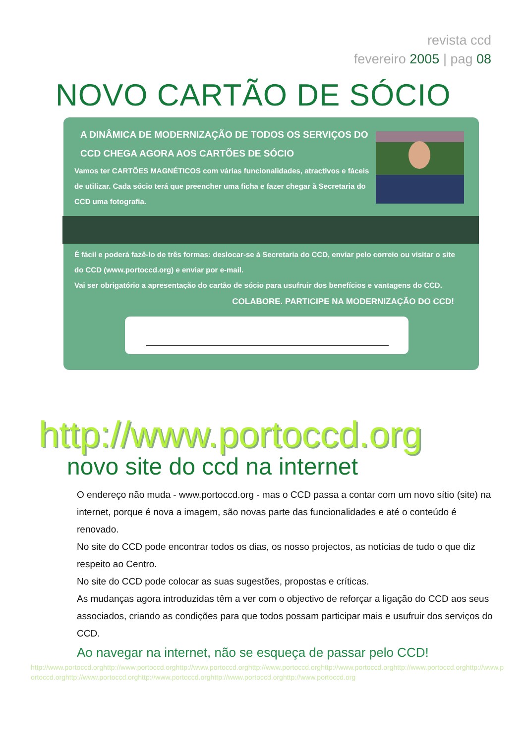revista ccd
fevereiro 2005 | pag 08
NOVO CARTÃO DE SÓCIO
A DINÂMICA DE MODERNIZAÇÃO DE TODOS OS SERVIÇOS DO
CCD CHEGA AGORA AOS CARTÕES DE SÓCIO
Vamos ter CARTÕES MAGNÉTICOS com várias funcionalidades, atractivos e fáceis de utilizar. Cada sócio terá que preencher uma ficha e fazer chegar à Secretaria do CCD uma fotografia.
É fácil e poderá fazê-lo de três formas: deslocar-se à Secretaria do CCD, enviar pelo correio ou visitar o site do CCD (www.portoccd.org) e enviar por e-mail.
Vai ser obrigatório a apresentação do cartão de sócio para usufruir dos benefícios e vantagens do CCD.
COLABORE. PARTICIPE NA MODERNIZAÇÃO DO CCD!
http://www.portoccd.org
novo site do ccd na internet
O endereço não muda - www.portoccd.org - mas o CCD passa a contar com um novo sítio (site) na internet, porque é nova a imagem, são novas parte das funcionalidades e até o conteúdo é renovado.
No site do CCD pode encontrar todos os dias, os nosso projectos, as notícias de tudo o que diz respeito ao Centro.
No site do CCD pode colocar as suas sugestões, propostas e críticas.
As mudanças agora introduzidas têm a ver com o objectivo de reforçar a ligação do CCD aos seus associados, criando as condições para que todos possam participar mais e usufruir dos serviços do CCD.
Ao navegar na internet, não se esqueça de passar pelo CCD!
http://www.portoccd.orghttp://www.portoccd.orghttp://www.portoccd.orghttp://www.portoccd.orghttp://www.portoccd.orghttp://www.portoccd.orghttp://www.portoccd.orghttp://www.portoccd.orghttp://www.portoccd.orghttp://www.portoccd.orghttp://www.portoccd.org